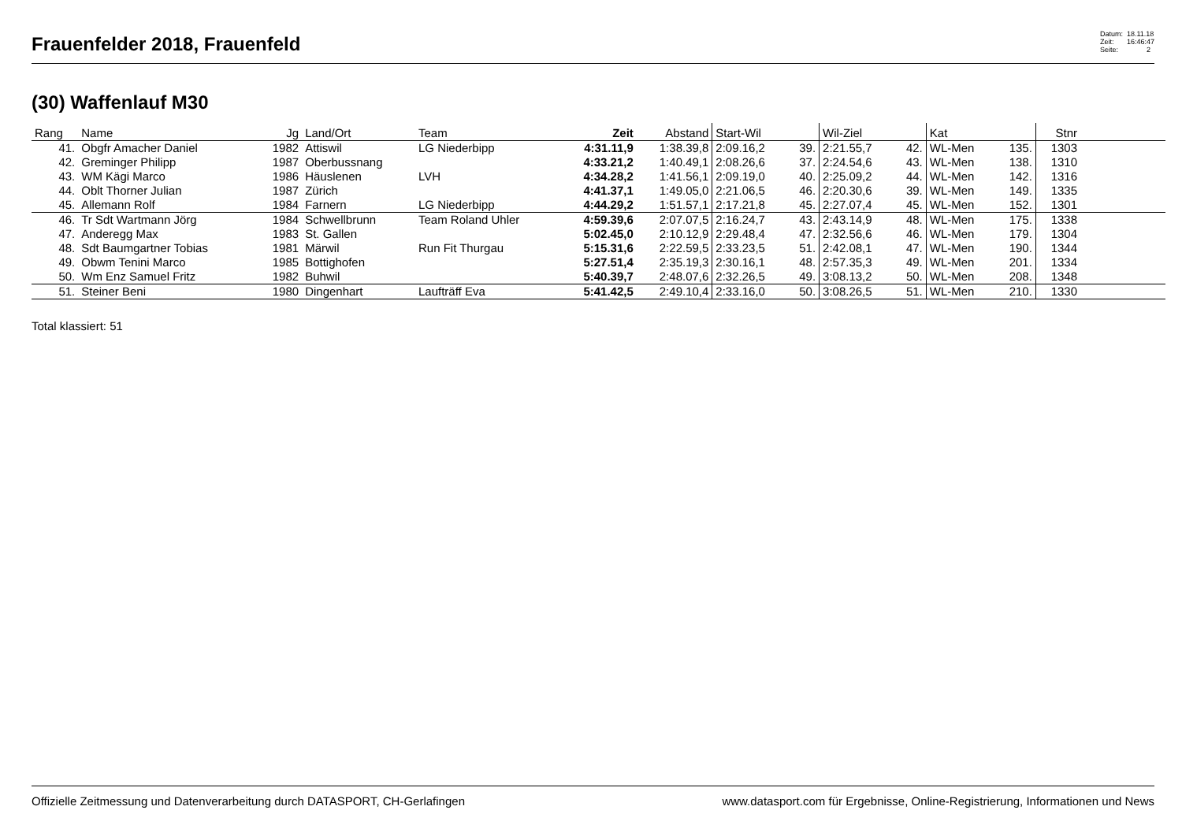Frauenfelder 2018, Frauenfeld
Datum: 18.11.18
Zeit: 16:46:47
Seite: 2
(30) Waffenlauf M30
| Rang | Name | Jg | Land/Ort | Team | Zeit | Abstand | Start-Wil | | Wil-Ziel | | Kat | | Stnr | |
| --- | --- | --- | --- | --- | --- | --- | --- | --- | --- | --- | --- | --- | --- | --- |
| 41. | Obgfr Amacher Daniel | 1982 | Attiswil | LG Niederbipp | 4:31.11,9 | 1:38.39,8 | 2:09.16,2 | 39. | 2:21.55,7 | 42. | WL-Men | 135. | 1303 | |
| 42. | Greminger Philipp | 1987 | Oberbussnang | | 4:33.21,2 | 1:40.49,1 | 2:08.26,6 | 37. | 2:24.54,6 | 43. | WL-Men | 138. | 1310 | |
| 43. | WM Kägi Marco | 1986 | Häuslenen | LVH | 4:34.28,2 | 1:41.56,1 | 2:09.19,0 | 40. | 2:25.09,2 | 44. | WL-Men | 142. | 1316 | |
| 44. | Oblt Thorner Julian | 1987 | Zürich | | 4:41.37,1 | 1:49.05,0 | 2:21.06,5 | 46. | 2:20.30,6 | 39. | WL-Men | 149. | 1335 | |
| 45. | Allemann Rolf | 1984 | Farnern | LG Niederbipp | 4:44.29,2 | 1:51.57,1 | 2:17.21,8 | 45. | 2:27.07,4 | 45. | WL-Men | 152. | 1301 | |
| 46. | Tr Sdt Wartmann Jörg | 1984 | Schwellbrunn | Team Roland Uhler | 4:59.39,6 | 2:07.07,5 | 2:16.24,7 | 43. | 2:43.14,9 | 48. | WL-Men | 175. | 1338 | |
| 47. | Anderegg Max | 1983 | St. Gallen | | 5:02.45,0 | 2:10.12,9 | 2:29.48,4 | 47. | 2:32.56,6 | 46. | WL-Men | 179. | 1304 | |
| 48. | Sdt Baumgartner Tobias | 1981 | Märwil | Run Fit Thurgau | 5:15.31,6 | 2:22.59,5 | 2:33.23,5 | 51. | 2:42.08,1 | 47. | WL-Men | 190. | 1344 | |
| 49. | Obwm Tenini Marco | 1985 | Bottighofen | | 5:27.51,4 | 2:35.19,3 | 2:30.16,1 | 48. | 2:57.35,3 | 49. | WL-Men | 201. | 1334 | |
| 50. | Wm Enz Samuel Fritz | 1982 | Buhwil | | 5:40.39,7 | 2:48.07,6 | 2:32.26,5 | 49. | 3:08.13,2 | 50. | WL-Men | 208. | 1348 | |
| 51. | Steiner Beni | 1980 | Dingenhart | Laufträff Eva | 5:41.42,5 | 2:49.10,4 | 2:33.16,0 | 50. | 3:08.26,5 | 51. | WL-Men | 210. | 1330 | |
Total klassiert: 51
Offizielle Zeitmessung und Datenverarbeitung durch DATASPORT, CH-Gerlafingen www.datasport.com für Ergebnisse, Online-Registrierung, Informationen und News